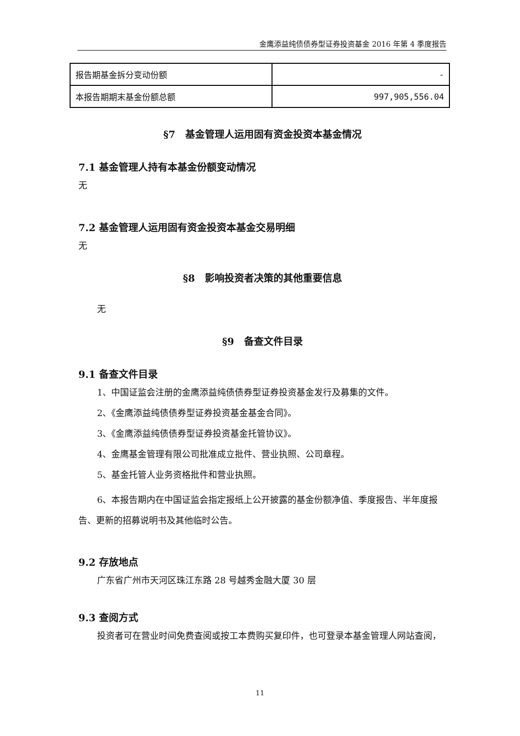金鹰添益纯债债券型证券投资基金 2016 年第 4 季度报告
| 报告期基金拆分变动份额 | - |
| 本报告期期末基金份额总额 | 997,905,556.04 |
§7　基金管理人运用固有资金投资本基金情况
7.1 基金管理人持有本基金份额变动情况
无
7.2 基金管理人运用固有资金投资本基金交易明细
无
§8　影响投资者决策的其他重要信息
无
§9　备查文件目录
9.1 备查文件目录
1、中国证监会注册的金鹰添益纯债债券型证券投资基金发行及募集的文件。
2、《金鹰添益纯债债券型证券投资基金基金合同》。
3、《金鹰添益纯债债券型证券投资基金托管协议》。
4、金鹰基金管理有限公司批准成立批件、营业执照、公司章程。
5、基金托管人业务资格批件和营业执照。
6、本报告期内在中国证监会指定报纸上公开披露的基金份额净值、季度报告、半年度报告、更新的招募说明书及其他临时公告。
9.2 存放地点
广东省广州市天河区珠江东路 28 号越秀金融大厦 30 层
9.3 查阅方式
投资者可在营业时间免费查阅或按工本费购买复印件，也可登录本基金管理人网站查阅，
11